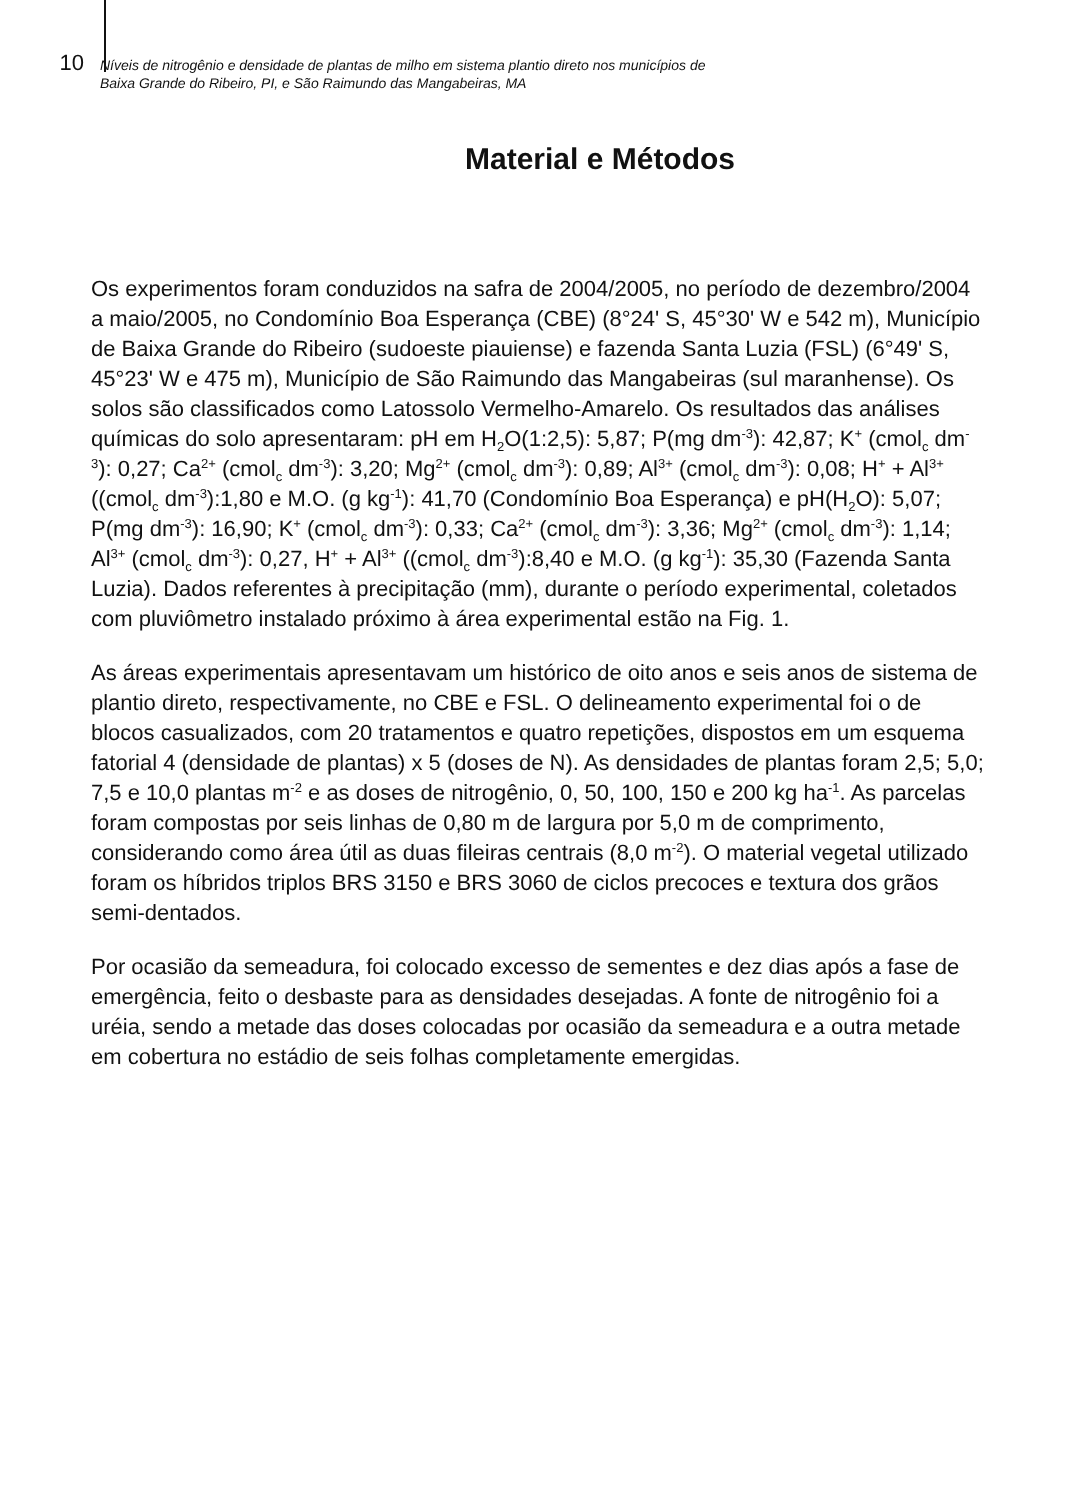10
Níveis de nitrogênio e densidade de plantas de milho em sistema plantio direto nos municípios de
Baixa Grande do Ribeiro, PI, e São Raimundo das Mangabeiras, MA
Material e Métodos
Os experimentos foram conduzidos na safra de 2004/2005, no período de dezembro/2004 a maio/2005, no Condomínio Boa Esperança (CBE) (8°24' S, 45°30' W e 542 m), Município de Baixa Grande do Ribeiro (sudoeste piauiense) e fazenda Santa Luzia (FSL) (6°49' S, 45°23' W e 475 m), Município de São Raimundo das Mangabeiras (sul maranhense). Os solos são classificados como Latossolo Vermelho-Amarelo. Os resultados das análises químicas do solo apresentaram: pH em H<sub>2</sub>O(1:2,5): 5,87; P(mg dm<sup>-3</sup>): 42,87; K<sup>+</sup> (cmol<sub>c</sub> dm<sup>-3</sup>): 0,27; Ca<sup>2+</sup> (cmol<sub>c</sub> dm<sup>-3</sup>): 3,20; Mg<sup>2+</sup> (cmol<sub>c</sub> dm<sup>-3</sup>): 0,89; Al<sup>3+</sup> (cmol<sub>c</sub> dm<sup>-3</sup>): 0,08; H<sup>+</sup> + Al<sup>3+</sup> ((cmol<sub>c</sub> dm<sup>-3</sup>):1,80 e M.O. (g kg<sup>-1</sup>): 41,70 (Condomínio Boa Esperança) e pH(H<sub>2</sub>O): 5,07; P(mg dm<sup>-3</sup>): 16,90; K<sup>+</sup> (cmol<sub>c</sub> dm<sup>-3</sup>): 0,33; Ca<sup>2+</sup> (cmol<sub>c</sub> dm<sup>-3</sup>): 3,36; Mg<sup>2+</sup> (cmol<sub>c</sub> dm<sup>-3</sup>): 1,14; Al<sup>3+</sup> (cmol<sub>c</sub> dm<sup>-3</sup>): 0,27, H<sup>+</sup> + Al<sup>3+</sup> ((cmol<sub>c</sub> dm<sup>-3</sup>):8,40 e M.O. (g kg<sup>-1</sup>): 35,30 (Fazenda Santa Luzia). Dados referentes à precipitação (mm), durante o período experimental, coletados com pluviômetro instalado próximo à área experimental estão na Fig. 1.
As áreas experimentais apresentavam um histórico de oito anos e seis anos de sistema de plantio direto, respectivamente, no CBE e FSL. O delineamento experimental foi o de blocos casualizados, com 20 tratamentos e quatro repetições, dispostos em um esquema fatorial 4 (densidade de plantas) x 5 (doses de N). As densidades de plantas foram 2,5; 5,0; 7,5 e 10,0 plantas m<sup>-2</sup> e as doses de nitrogênio, 0, 50, 100, 150 e 200 kg ha<sup>-1</sup>. As parcelas foram compostas por seis linhas de 0,80 m de largura por 5,0 m de comprimento, considerando como área útil as duas fileiras centrais (8,0 m<sup>-2</sup>). O material vegetal utilizado foram os híbridos triplos BRS 3150 e BRS 3060 de ciclos precoces e textura dos grãos semi-dentados.
Por ocasião da semeadura, foi colocado excesso de sementes e dez dias após a fase de emergência, feito o desbaste para as densidades desejadas. A fonte de nitrogênio foi a uréia, sendo a metade das doses colocadas por ocasião da semeadura e a outra metade em cobertura no estádio de seis folhas completamente emergidas.